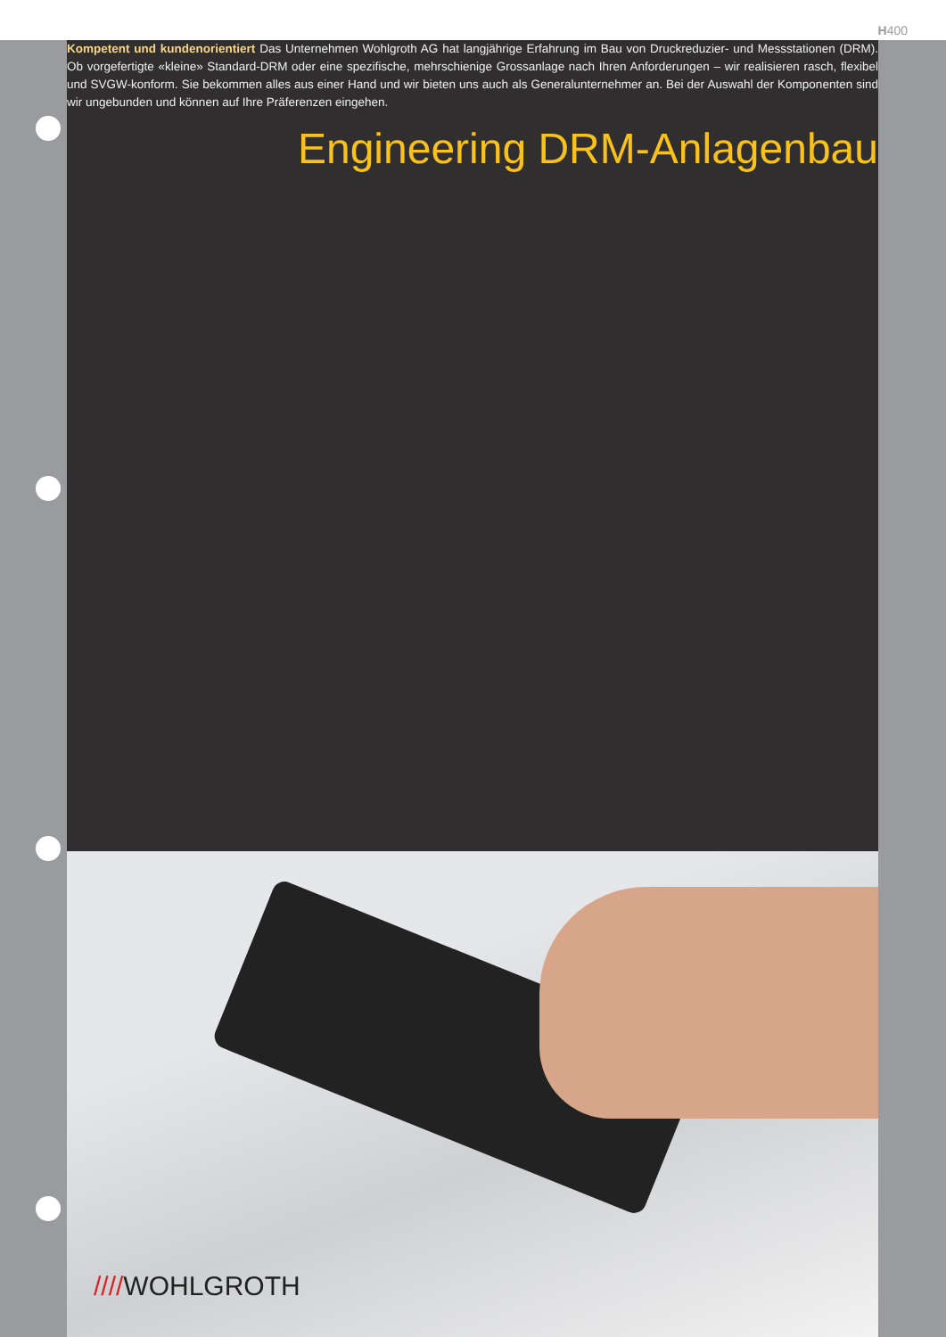H400
Kompetent und kundenorientiert Das Unternehmen Wohlgroth AG hat langjährige Erfahrung im Bau von Druckreduzier- und Messstationen (DRM). Ob vorgefertigte «kleine» Standard-DRM oder eine spezifische, mehrschienige Grossanlage nach Ihren Anforderungen – wir realisieren rasch, flexibel und SVGW-konform. Sie bekommen alles aus einer Hand und wir bieten uns auch als Generalunternehmer an. Bei der Auswahl der Komponenten sind wir ungebunden und können auf Ihre Präferenzen eingehen.
Engineering DRM-Anlagenbau
////WOHLGROTH